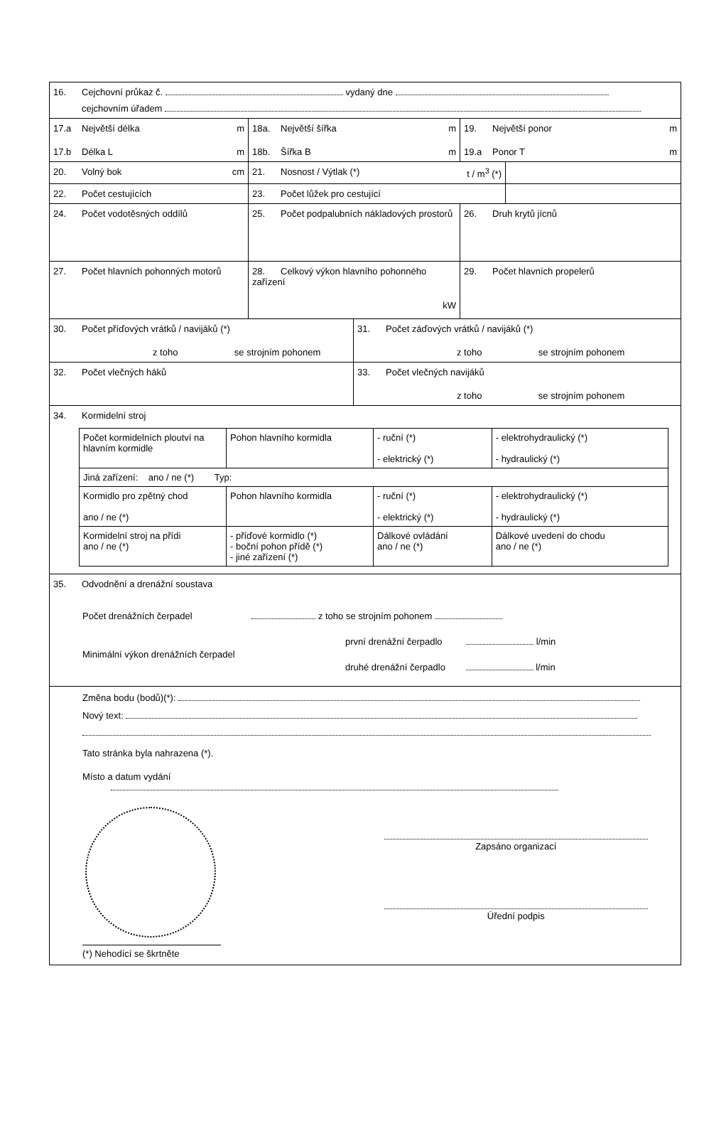16. Cejchovní průkaz č. vydaný dne
cejchovním úřadem
17.a Největší délka m
17.b Délka L m
18a. Největší šířka m
18b. Šířka B m
19. Největší ponor m
19.a Ponor T m
20. Volný bok cm 21. Nosnost / Výtlak (*) t / m<sup>3</sup> (*)
22. Počet cestujících 23. Počet lůžek pro cestující
24. Počet vodotěsných oddílů 25. Počet podpalubních nákladových prostorů
26. Druh krytů jícnů
27. Počet hlavních pohonných motorů 28. Celkový výkon hlavního pohonného zařízení
kW
29. Počet hlavních propelerů
30. Počet příďových vrátků / navijáků (*)
z toho se strojním pohonem
31. Počet záďových vrátků / navijáků (*)
z toho se strojním pohonem
32. Počet vlečných háků 33. Počet vlečných navijáků
z toho se strojním pohonem
34. Kormidelní stroj
| Počet kormidelních ploutví na hlavním kormidle | Pohon hlavního kormidla | - ruční (*) - elektrický (*) | - elektrohydraulický (*) - hydraulický (*) |
| Jiná zařízení: ano / ne (*) Typ: | | | |
| Kormidlo pro zpětný chod ano / ne (*) | Pohon hlavního kormidla | - ruční (*) - elektrický (*) | - elektrohydraulický (*) - hydraulický (*) |
| Kormidelní stroj na přídi ano / ne (*) | - příďové kormidlo (*) - boční pohon přídě (*) - jiné zařízení (*) | Dálkové ovládání ano / ne (*) | Dálkové uvedení do chodu ano / ne (*) |
35. Odvodnění a drenážní soustava
Počet drenážních čerpadel z toho se strojním pohonem
Minimální výkon drenážních čerpadel první drenážní čerpadlo l/min
druhé drenážní čerpadlo l/min
Změna bodu (bodů)(*):
Nový text:
Tato stránka byla nahrazena (*).
Místo a datum vydání
(*) Nehodící se škrtněte
Zapsáno organizací
Úřední podpis